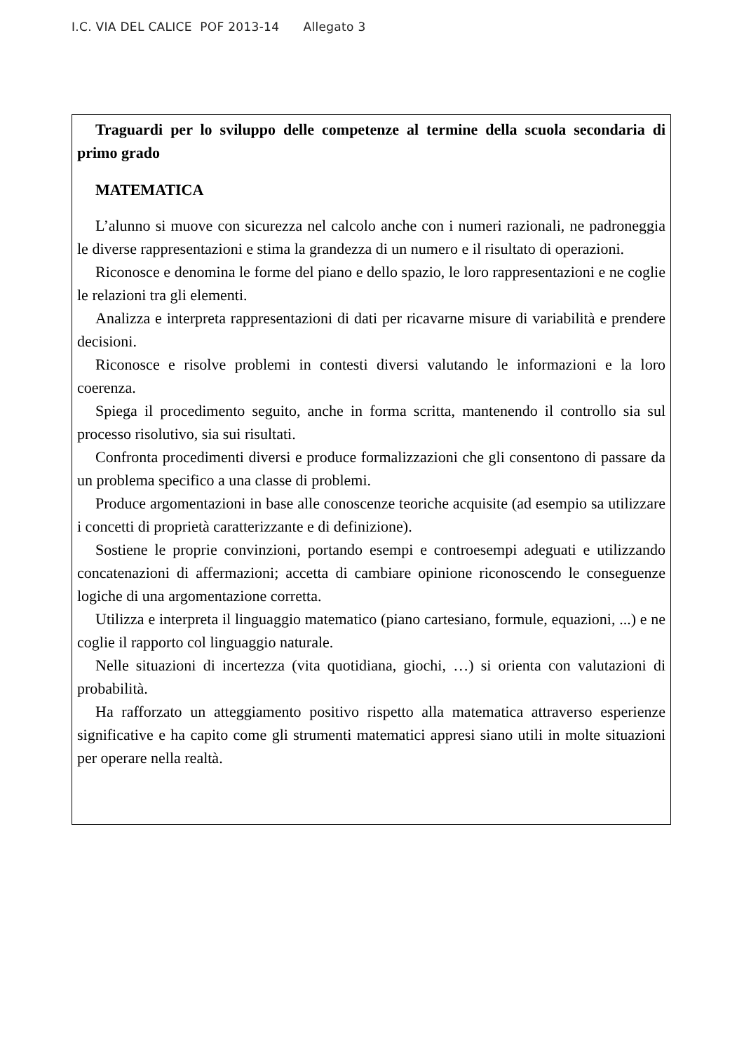I.C. VIA DEL CALICE POF 2013-14 Allegato 3
Traguardi per lo sviluppo delle competenze al termine della scuola secondaria di primo grado
MATEMATICA
L’alunno si muove con sicurezza nel calcolo anche con i numeri razionali, ne padroneggia le diverse rappresentazioni e stima la grandezza di un numero e il risultato di operazioni.
Riconosce e denomina le forme del piano e dello spazio, le loro rappresentazioni e ne coglie le relazioni tra gli elementi.
Analizza e interpreta rappresentazioni di dati per ricavarne misure di variabilità e prendere decisioni.
Riconosce e risolve problemi in contesti diversi valutando le informazioni e la loro coerenza.
Spiega il procedimento seguito, anche in forma scritta, mantenendo il controllo sia sul processo risolutivo, sia sui risultati.
Confronta procedimenti diversi e produce formalizzazioni che gli consentono di passare da un problema specifico a una classe di problemi.
Produce argomentazioni in base alle conoscenze teoriche acquisite (ad esempio sa utilizzare i concetti di proprietà caratterizzante e di definizione).
Sostiene le proprie convinzioni, portando esempi e controesempi adeguati e utilizzando concatenazioni di affermazioni; accetta di cambiare opinione riconoscendo le conseguenze logiche di una argomentazione corretta.
Utilizza e interpreta il linguaggio matematico (piano cartesiano, formule, equazioni, ...) e ne coglie il rapporto col linguaggio naturale.
Nelle situazioni di incertezza (vita quotidiana, giochi, …) si orienta con valutazioni di probabilità.
Ha rafforzato un atteggiamento positivo rispetto alla matematica attraverso esperienze significative e ha capito come gli strumenti matematici appresi siano utili in molte situazioni per operare nella realtà.